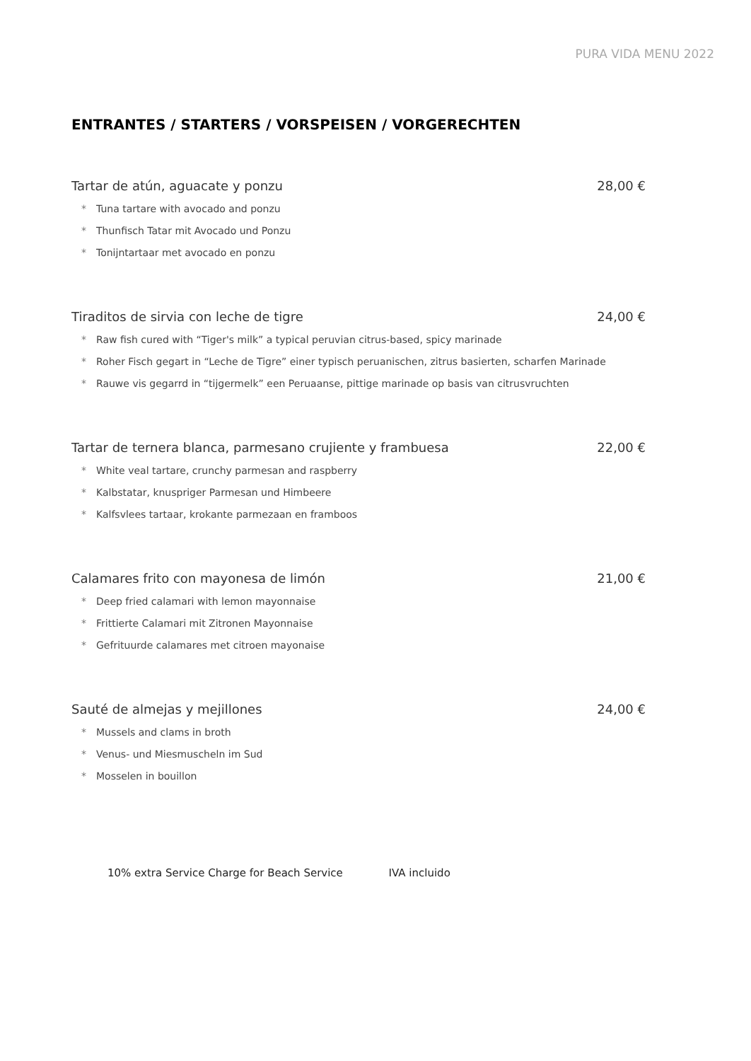PURA VIDA MENU 2022
ENTRANTES / STARTERS / VORSPEISEN / VORGERECHTEN
Tartar de atún, aguacate y ponzu 28,00 €
* Tuna tartare with avocado and ponzu
* Thunfisch Tatar mit Avocado und Ponzu
* Tonijntartaar met avocado en ponzu
Tiraditos de sirvia con leche de tigre 24,00 €
* Raw fish cured with “Tiger's milk” a typical peruvian citrus-based, spicy marinade
* Roher Fisch gegart in “Leche de Tigre” einer typisch peruanischen, zitrus basierten, scharfen Marinade
* Rauwe vis gegarrd in “tijgermelk” een Peruaanse, pittige marinade op basis van citrusvruchten
Tartar de ternera blanca, parmesano crujiente y frambuesa 22,00 €
* White veal tartare, crunchy parmesan and raspberry
* Kalbstatar, knuspriger Parmesan und Himbeere
* Kalfsvlees tartaar, krokante parmezaan en framboos
Calamares frito con mayonesa de limón 21,00 €
* Deep fried calamari with lemon mayonnaise
* Frittierte Calamari mit Zitronen Mayonnaise
* Gefrituurde calamares met citroen mayonaise
Sauté de almejas y mejillones 24,00 €
* Mussels and clams in broth
* Venus- und Miesmuscheln im Sud
* Mosselen in bouillon
10% extra Service Charge for Beach Service IVA incluido